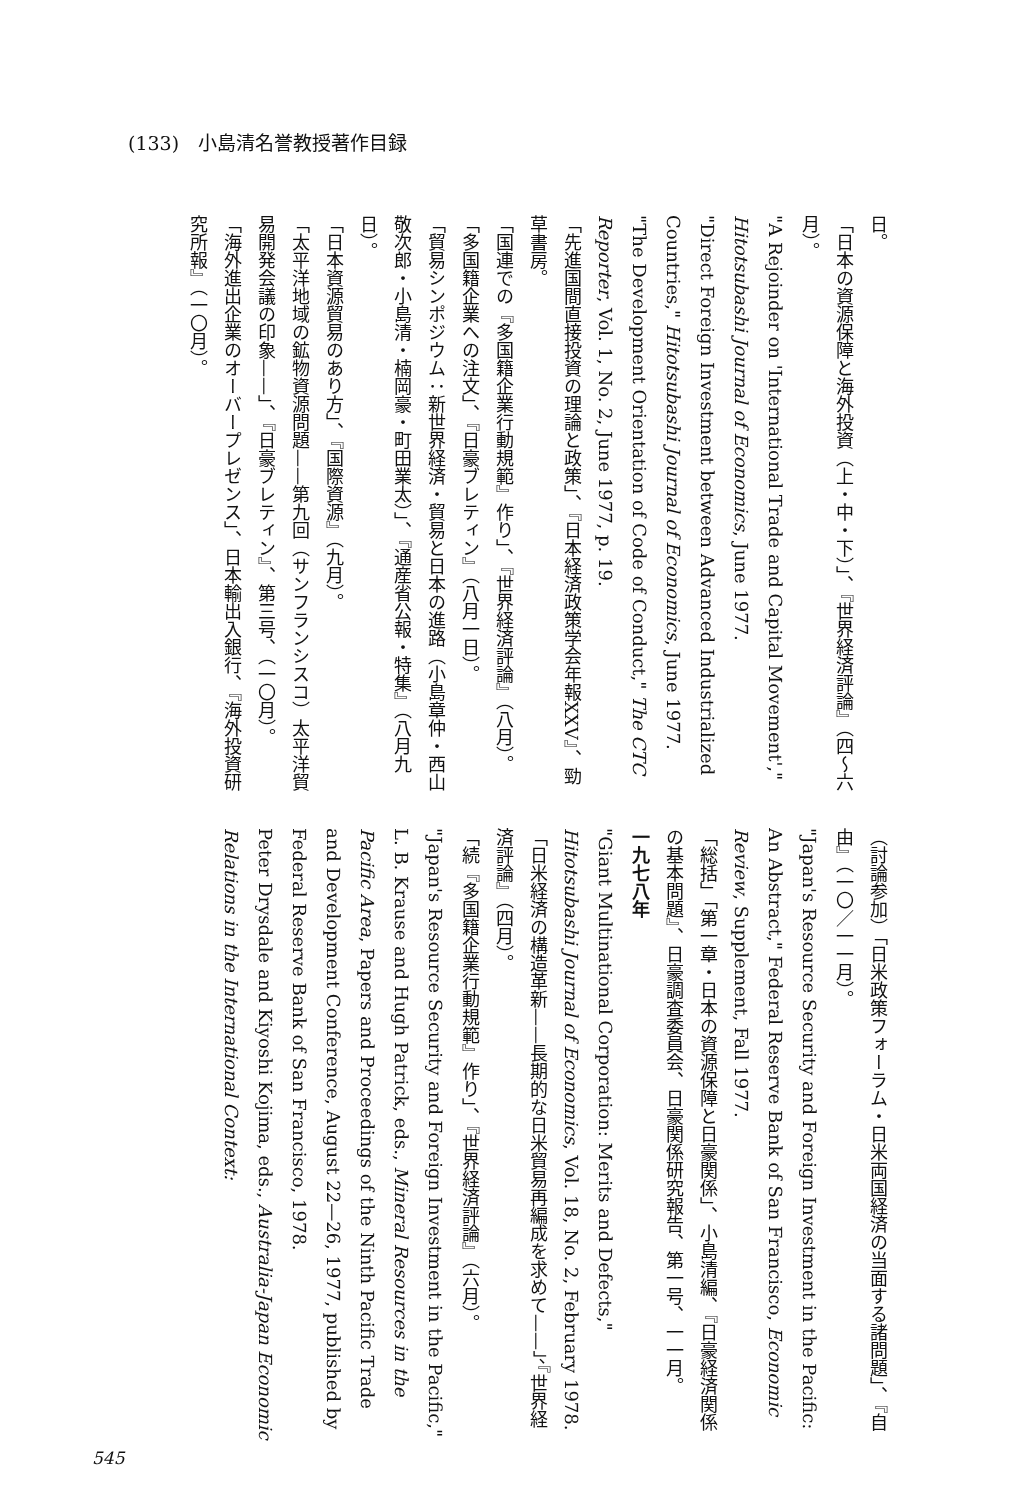(133)　小島清名誉教授著作目録
日。
「日本の資源保障と海外投資（上・中・下）」、『世界経済評論』（四〜六月）。
"A Rejoinder on 'International Trade and Capital Movement'," Hitotsubashi Journal of Economics, June 1977.
"Direct Foreign Investment between Advanced Industrialized Countries," Hitotsubashi Journal of Economics, June 1977.
"The Development Orientation of Code of Conduct," The CTC Reporter, Vol. 1, No. 2, June 1977, p. 19.
「先進国間直接投資の理論と政策」、『日本経済政策学会年報XXV』、勁草書房。
「国連での『多国籍企業行動規範』作り」、『世界経済評論』（八月）。
「多国籍企業への注文」、『日豪ブレティン』（八月一日）。
「貿易シンポジウム：新世界経済・貿易と日本の進路（小島章仲・西山敬次郎・小島清・楠岡豪・町田業太）」、『通産省公報・特集』（八月九日）。
「日本資源貿易のあり方」、『国際資源』（九月）。
「太平洋地域の鉱物資源問題——第九回（サンフランシスコ）太平洋貿易開発会議の印象——」、『日豪ブレティン』、第三号、（一〇月）。
「海外進出企業のオーバープレゼンス」、日本輸出入銀行、『海外投資研究所報』（一〇月）。
（討論参加）「日米政策フォーラム・日米両国経済の当面する諸問題」、『自由』（一〇／一一月）。
"Japan's Resource Security and Foreign Investment in the Pacific: An Abstract," Federal Reserve Bank of San Francisco, Economic Review, Supplement, Fall 1977.
「総括」「第一章・日本の資源保障と日豪関係」、小島清編、『日豪経済関係の基本問題』、日豪調査委員会、日豪関係研究報告、第一号、一一月。
一九七八年
"Giant Multinational Corporation: Merits and Defects," Hitotsubashi Journal of Economics, Vol. 18, No. 2, February 1978.
「日米経済の構造革新——長期的な日米貿易再編成を求めて——」、『世界経済評論』（四月）。
「続『多国籍企業行動規範』作り」、『世界経済評論』（六月）。
"Japan's Resource Security and Foreign Investment in the Pacific," L. B. Krause and Hugh Patrick, eds., Mineral Resources in the Pacific Area, Papers and Proceedings of the Ninth Pacific Trade and Development Conference, August 22—26, 1977, published by Federal Reserve Bank of San Francisco, 1978.
Peter Drysdale and Kiyoshi Kojima, eds., Australia-Japan Economic Relations in the International Context:
545